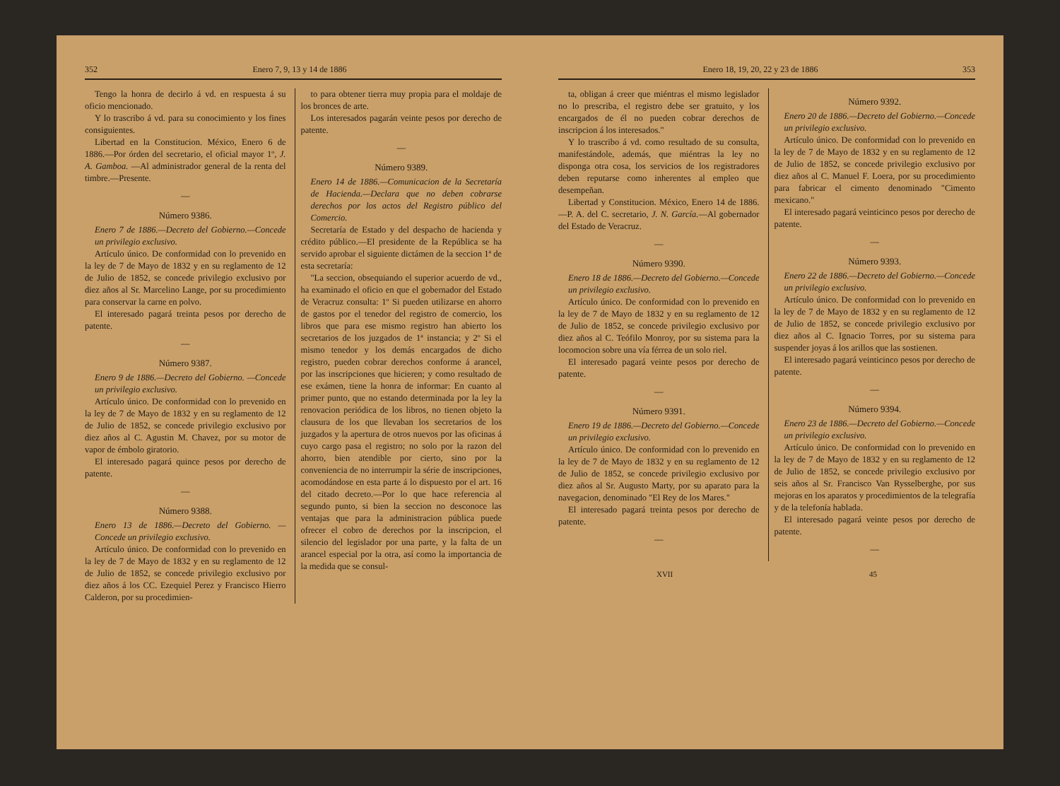352 Enero 7, 9, 13 y 14 de 1886
Tengo la honra de decirlo á vd. en respuesta á su oficio mencionado.
Y lo trascribo á vd. para su conocimiento y los fines consiguientes.
Libertad en la Constitucion. México, Enero 6 de 1886.—Por órden del secretario, el oficial mayor 1º, J. A. Gamboa. —Al administrador general de la renta del timbre.—Presente.
—
Número 9386.
Enero 7 de 1886.—Decreto del Gobierno.—Concede un privilegio exclusivo.
Artículo único. De conformidad con lo prevenido en la ley de 7 de Mayo de 1832 y en su reglamento de 12 de Julio de 1852, se concede privilegio exclusivo por diez años al Sr. Marcelino Lange, por su procedimiento para conservar la carne en polvo.
El interesado pagará treinta pesos por derecho de patente.
—
Número 9387.
Enero 9 de 1886.—Decreto del Gobierno. —Concede un privilegio exclusivo.
Artículo único. De conformidad con lo prevenido en la ley de 7 de Mayo de 1832 y en su reglamento de 12 de Julio de 1852, se concede privilegio exclusivo por diez años al C. Agustin M. Chavez, por su motor de vapor de émbolo giratorio.
El interesado pagará quince pesos por derecho de patente.
—
Número 9388.
Enero 13 de 1886.—Decreto del Gobierno. —Concede un privilegio exclusivo.
Artículo único. De conformidad con lo prevenido en la ley de 7 de Mayo de 1832 y en su reglamento de 12 de Julio de 1852, se concede privilegio exclusivo por diez años á los CC. Ezequiel Perez y Francisco Hierro Calderon, por su procedimien-
to para obtener tierra muy propia para el moldaje de los bronces de arte.
Los interesados pagarán veinte pesos por derecho de patente.
—
Número 9389.
Enero 14 de 1886.—Comunicacion de la Secretaría de Hacienda.—Declara que no deben cobrarse derechos por los actos del Registro público del Comercio.
Secretaría de Estado y del despacho de hacienda y crédito público.—El presidente de la República se ha servido aprobar el siguiente dictámen de la seccion 1ª de esta secretaría:
"La seccion, obsequiando el superior acuerdo de vd., ha examinado el oficio en que el gobernador del Estado de Veracruz consulta: 1º Si pueden utilizarse en ahorro de gastos por el tenedor del registro de comercio, los libros que para ese mismo registro han abierto los secretarios de los juzgados de 1ª instancia; y 2º Si el mismo tenedor y los demás encargados de dicho registro, pueden cobrar derechos conforme á arancel, por las inscripciones que hicieren; y como resultado de ese exámen, tiene la honra de informar: En cuanto al primer punto, que no estando determinada por la ley la renovacion periódica de los libros, no tienen objeto la clausura de los que llevaban los secretarios de los juzgados y la apertura de otros nuevos por las oficinas á cuyo cargo pasa el registro; no solo por la razon del ahorro, bien atendible por cierto, sino por la conveniencia de no interrumpir la série de inscripciones, acomodándose en esta parte á lo dispuesto por el art. 16 del citado decreto.—Por lo que hace referencia al segundo punto, si bien la seccion no desconoce las ventajas que para la administracion pública puede ofrecer el cobro de derechos por la inscripcion, el silencio del legislador por una parte, y la falta de un arancel especial por la otra, así como la importancia de la medida que se consul-
Enero 18, 19, 20, 22 y 23 de 1886 353
ta, obligan á creer que miéntras el mismo legislador no lo prescriba, el registro debe ser gratuito, y los encargados de él no pueden cobrar derechos de inscripcion á los interesados."
Y lo trascribo á vd. como resultado de su consulta, manifestándole, además, que miéntras la ley no disponga otra cosa, los servicios de los registradores deben reputarse como inherentes al empleo que desempeñan.
Libertad y Constitucion. México, Enero 14 de 1886.—P. A. del C. secretario, J. N. García.—Al gobernador del Estado de Veracruz.
—
Número 9390.
Enero 18 de 1886.—Decreto del Gobierno.—Concede un privilegio exclusivo.
Artículo único. De conformidad con lo prevenido en la ley de 7 de Mayo de 1832 y en su reglamento de 12 de Julio de 1852, se concede privilegio exclusivo por diez años al C. Teófilo Monroy, por su sistema para la locomocion sobre una vía férrea de un solo riel.
El interesado pagará veinte pesos por derecho de patente.
—
Número 9391.
Enero 19 de 1886.—Decreto del Gobierno.—Concede un privilegio exclusivo.
Artículo único. De conformidad con lo prevenido en la ley de 7 de Mayo de 1832 y en su reglamento de 12 de Julio de 1852, se concede privilegio exclusivo por diez años al Sr. Augusto Marty, por su aparato para la navegacion, denominado "El Rey de los Mares."
El interesado pagará treinta pesos por derecho de patente.
—
Número 9392.
Enero 20 de 1886.—Decreto del Gobierno.—Concede un privilegio exclusivo.
Artículo único. De conformidad con lo prevenido en la ley de 7 de Mayo de 1832 y en su reglamento de 12 de Julio de 1852, se concede privilegio exclusivo por diez años al C. Manuel F. Loera, por su procedimiento para fabricar el cimento denominado "Cimento mexicano."
El interesado pagará veinticinco pesos por derecho de patente.
—
Número 9393.
Enero 22 de 1886.—Decreto del Gobierno.—Concede un privilegio exclusivo.
Artículo único. De conformidad con lo prevenido en la ley de 7 de Mayo de 1832 y en su reglamento de 12 de Julio de 1852, se concede privilegio exclusivo por diez años al C. Ignacio Torres, por su sistema para suspender joyas á los arillos que las sostienen.
El interesado pagará veinticinco pesos por derecho de patente.
—
Número 9394.
Enero 23 de 1886.—Decreto del Gobierno.—Concede un privilegio exclusivo.
Artículo único. De conformidad con lo prevenido en la ley de 7 de Mayo de 1832 y en su reglamento de 12 de Julio de 1852, se concede privilegio exclusivo por seis años al Sr. Francisco Van Rysselberghe, por sus mejoras en los aparatos y procedimientos de la telegrafía y de la telefonía hablada.
El interesado pagará veinte pesos por derecho de patente.
—
XVII 45